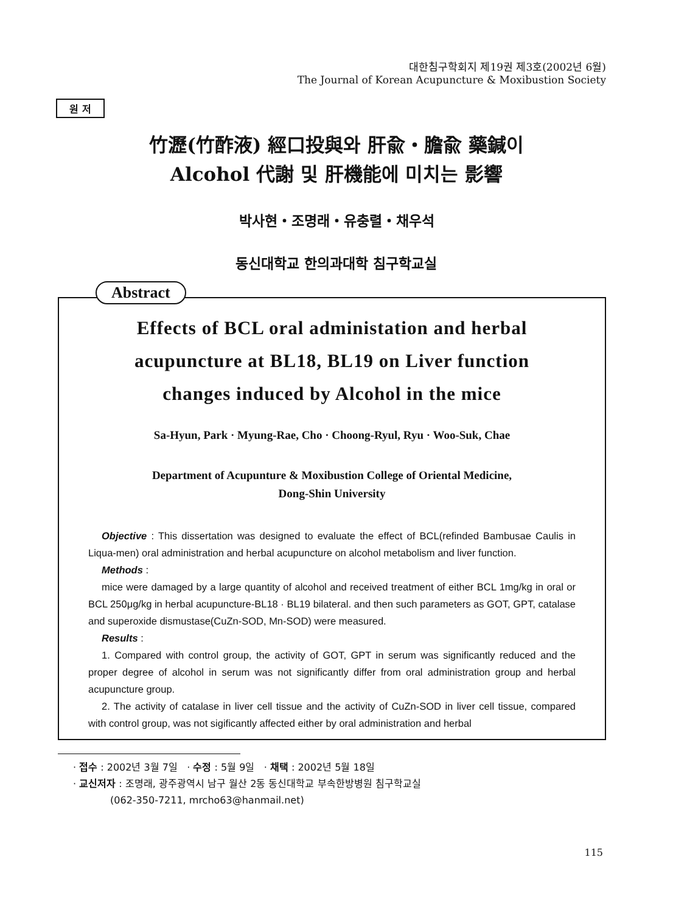대한침구학회지 제19권 제3호(2002년 6월)
The Journal of Korean Acupuncture & Moxibustion Society
원 저
竹瀝(竹酢液) 經口投與와 肝兪・膽兪 藥鍼이
Alcohol 代謝 및 肝機能에 미치는 影響
박사현・조명래・유충렬・채우석
동신대학교 한의과대학 침구학교실
Abstract
Effects of BCL oral administation and herbal
acupuncture at BL18, BL19 on Liver function
changes induced by Alcohol in the mice
Sa-Hyun, Park · Myung-Rae, Cho · Choong-Ryul, Ryu · Woo-Suk, Chae
Department of Acupunture & Moxibustion College of Oriental Medicine,
Dong-Shin University
Objective : This dissertation was designed to evaluate the effect of BCL(refinded Bambusae Caulis in Liqua-men) oral administration and herbal acupuncture on alcohol metabolism and liver function.
Methods :
mice were damaged by a large quantity of alcohol and received treatment of either BCL 1mg/kg in oral or BCL 250μg/kg in herbal acupuncture-BL18 · BL19 bilateral. and then such parameters as GOT, GPT, catalase and superoxide dismustase(CuZn-SOD, Mn-SOD) were measured.
Results :
1. Compared with control group, the activity of GOT, GPT in serum was significantly reduced and the proper degree of alcohol in serum was not significantly differ from oral administration group and herbal acupuncture group.
2. The activity of catalase in liver cell tissue and the activity of CuZn-SOD in liver cell tissue, compared with control group, was not sigificantly affected either by oral administration and herbal
· 접수 : 2002년 3월 7일 · 수정 : 5월 9일 · 채택 : 2002년 5월 18일
· 교신저자 : 조명래, 광주광역시 남구 월산 2동 동신대학교 부속한방병원 침구학교실
(062-350-7211, mrcho63@hanmail.net)
115